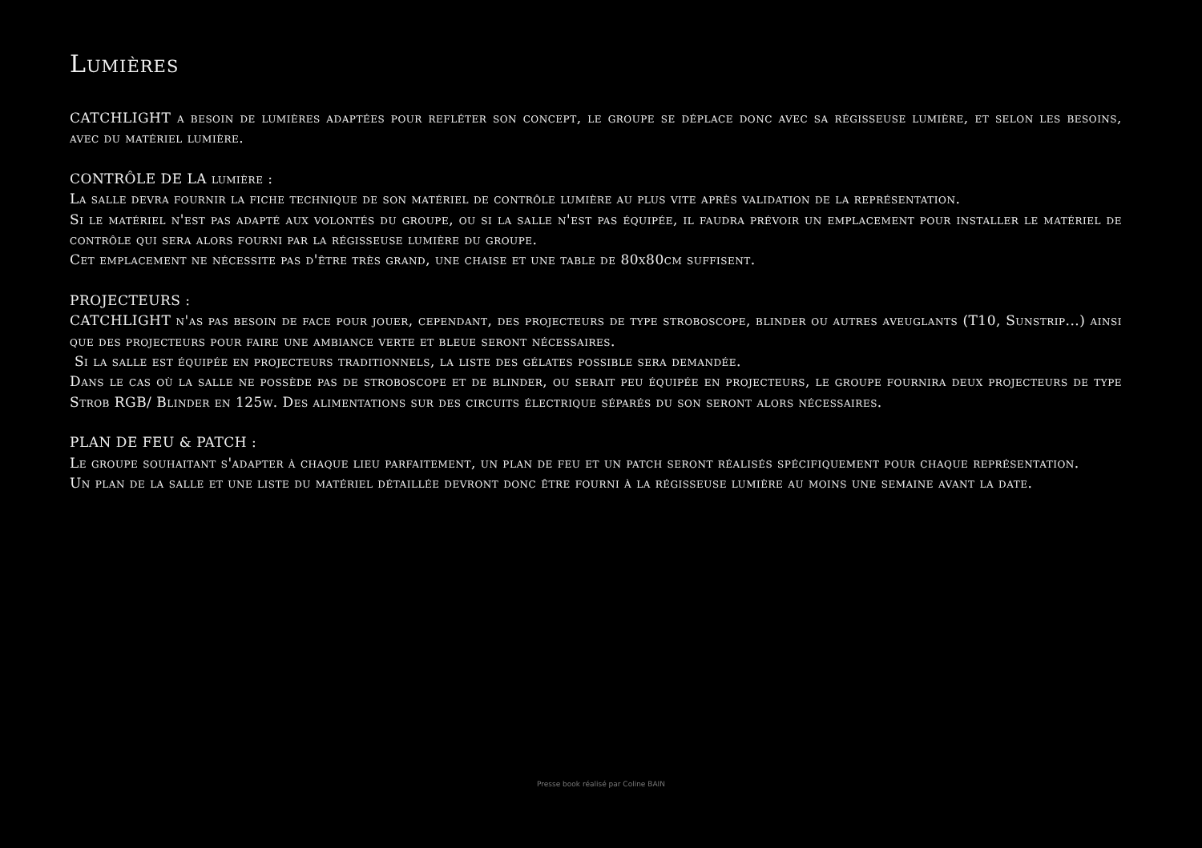Lumières
CATCHLIGHT a besoin de lumières adaptées pour refléter son concept, le groupe se déplace donc avec sa régisseuse lumière, et selon les besoins, avec du matériel lumière.
CONTRÔLE DE LA lumière :
La salle devra fournir la fiche technique de son matériel de contrôle lumière au plus vite après validation de la représentation.
Si le matériel n'est pas adapté aux volontés du groupe, ou si la salle n'est pas équipée, il faudra prévoir un emplacement pour installer le matériel de contrôle qui sera alors fourni par la régisseuse lumière du groupe.
Cet emplacement ne nécessite pas d'être très grand, une chaise et une table de 80x80cm suffisent.
PROJECTEURS :
CATCHLIGHT n'as pas besoin de face pour jouer, cependant, des projecteurs de type stroboscope, blinder ou autres aveuglants (T10, Sunstrip...) ainsi que des projecteurs pour faire une ambiance verte et bleue seront nécessaires.
Si la salle est équipée en projecteurs traditionnels, la liste des gélates possible sera demandée.
Dans le cas où la salle ne possède pas de stroboscope et de blinder, ou serait peu équipée en projecteurs, le groupe fournira deux projecteurs de type Strob RGB/ Blinder en 125w. Des alimentations sur des circuits électrique séparés du son seront alors nécessaires.
PLAN DE FEU & PATCH :
Le groupe souhaitant s'adapter à chaque lieu parfaitement, un plan de feu et un patch seront réalisés spécifiquement pour chaque représentation.
Un plan de la salle et une liste du matériel détaillée devront donc être fourni à la régisseuse lumière au moins une semaine avant la date.
Presse book réalisé par Coline BAIN